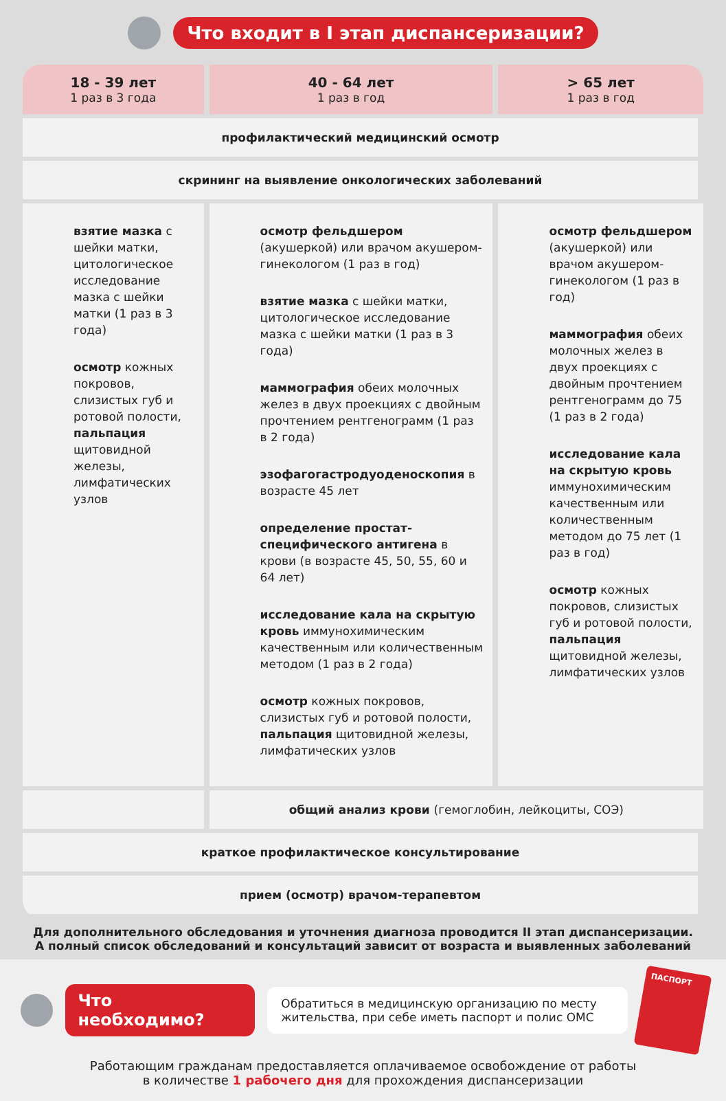Что входит в I этап диспансеризации?
| 18 - 39 лет 1 раз в 3 года | 40 - 64 лет 1 раз в год | > 65 лет 1 раз в год |
| --- | --- | --- |
| профилактический медицинский осмотр | | |
| скрининг на выявление онкологических заболеваний | | |
| взятие мазка с шейки матки, цитологическое исследование мазка с шейки матки (1 раз в 3 года) осмотр кожных покровов, слизистых губ и ротовой полости, пальпация щитовидной железы, лимфатических узлов | осмотр фельдшером (акушеркой) или врачом акушером- гинекологом (1 раз в год) взятие мазка с шейки матки, цитологическое исследование мазка с шейки матки (1 раз в 3 года) маммография обеих молочных желез в двух проекциях с двойным прочтением рентгенограмм (1 раз в 2 года) эзофагогастродуоденоскопия в возрасте 45 лет определение простат-специфического антигена в крови (в возрасте 45, 50, 55, 60 и 64 лет) исследование кала на скрытую кровь иммунохимическим качественным или количественным методом (1 раз в 2 года) осмотр кожных покровов, слизистых губ и ротовой полости, пальпация щитовидной железы, лимфатических узлов | осмотр фельдшером (акушеркой) или врачом акушером-гинекологом (1 раз в год) маммография обеих молочных желез в двух проекциях с двойным прочтением рентгенограмм до 75 (1 раз в 2 года) исследование кала на скрытую кровь иммунохимическим качественным или количественным методом до 75 лет (1 раз в год) осмотр кожных покровов, слизистых губ и ротовой полости, пальпация щитовидной железы, лимфатических узлов |
| | общий анализ крови (гемоглобин, лейкоциты, СОЭ) | |
| краткое профилактическое консультирование | | |
| прием (осмотр) врачом-терапевтом | | |
Для дополнительного обследования и уточнения диагноза проводится II этап диспансеризации.
А полный список обследований и консультаций зависит от возраста и выявленных заболеваний
Что необходимо?
Обратиться в медицинскую организацию по месту жительства, при себе иметь паспорт и полис ОМС
ПАСПОРТ
Работающим гражданам предоставляется оплачиваемое освобождение от работы
в количестве 1 рабочего дня для прохождения диспансеризации